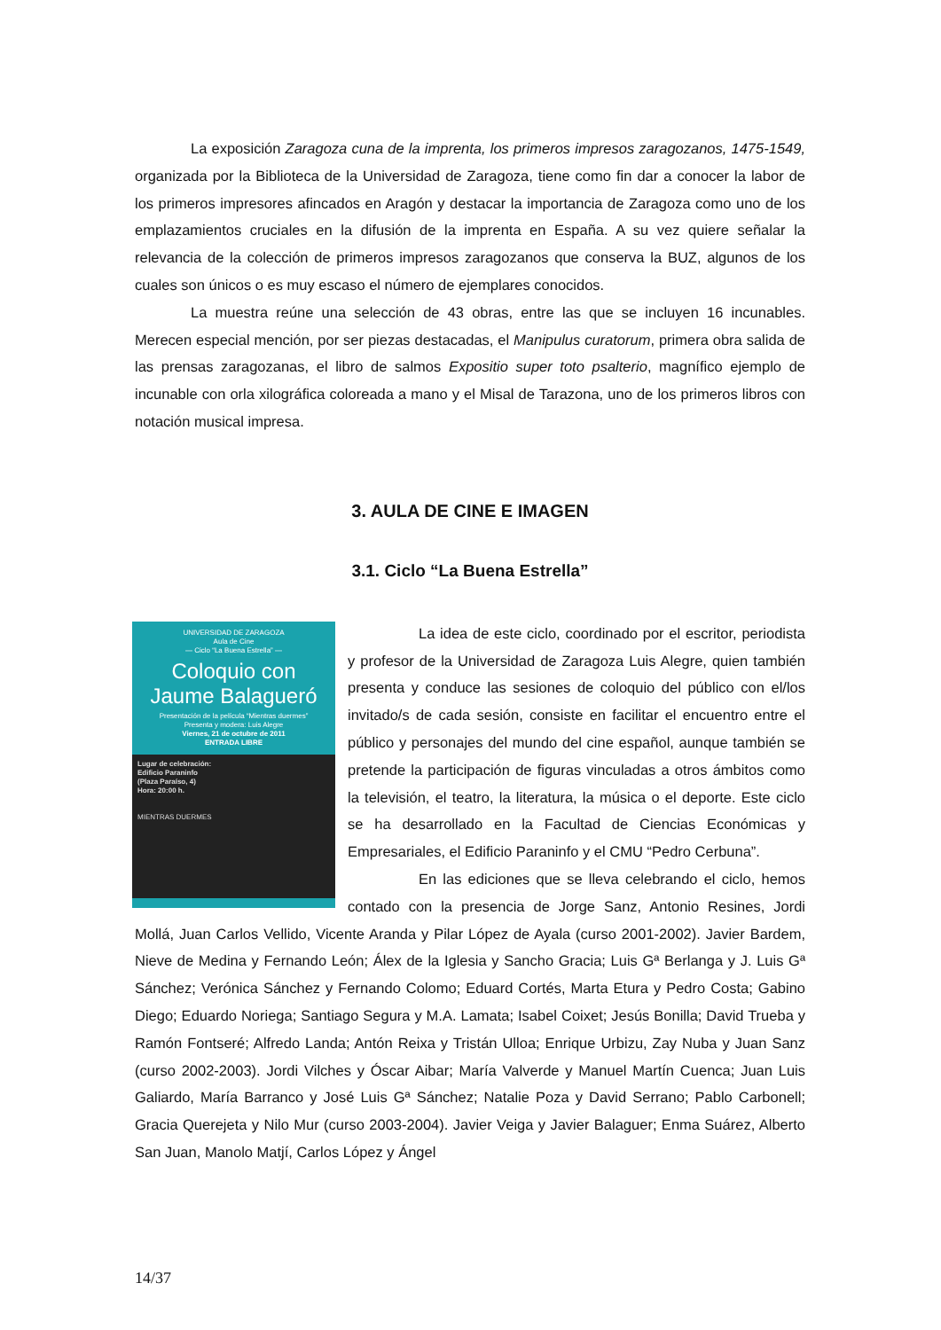La exposición Zaragoza cuna de la imprenta, los primeros impresos zaragozanos, 1475-1549, organizada por la Biblioteca de la Universidad de Zaragoza, tiene como fin dar a conocer la labor de los primeros impresores afincados en Aragón y destacar la importancia de Zaragoza como uno de los emplazamientos cruciales en la difusión de la imprenta en España. A su vez quiere señalar la relevancia de la colección de primeros impresos zaragozanos que conserva la BUZ, algunos de los cuales son únicos o es muy escaso el número de ejemplares conocidos.
La muestra reúne una selección de 43 obras, entre las que se incluyen 16 incunables. Merecen especial mención, por ser piezas destacadas, el Manipulus curatorum, primera obra salida de las prensas zaragozanas, el libro de salmos Expositio super toto psalterio, magnífico ejemplo de incunable con orla xilográfica coloreada a mano y el Misal de Tarazona, uno de los primeros libros con notación musical impresa.
3. AULA DE CINE E IMAGEN
3.1. Ciclo “La Buena Estrella”
UNIVERSIDAD DE ZARAGOZA
Aula de Cine
— Ciclo “La Buena Estrella” —
Coloquio con
Jaume Balagueró
Presentación de la película “Mientras duermes”
Presenta y modera: Luis Alegre
Viernes, 21 de octubre de 2011
ENTRADA LIBRE
Lugar de celebración:
Edificio Paraninfo
(Plaza Paraíso, 4)
Hora: 20:00 h.
MIENTRAS DUERMES
La idea de este ciclo, coordinado por el escritor, periodista y profesor de la Universidad de Zaragoza Luis Alegre, quien también presenta y conduce las sesiones de coloquio del público con el/los invitado/s de cada sesión, consiste en facilitar el encuentro entre el público y personajes del mundo del cine español, aunque también se pretende la participación de figuras vinculadas a otros ámbitos como la televisión, el teatro, la literatura, la música o el deporte. Este ciclo se ha desarrollado en la Facultad de Ciencias Económicas y Empresariales, el Edificio Paraninfo y el CMU “Pedro Cerbuna”.
En las ediciones que se lleva celebrando el ciclo, hemos contado con la presencia de Jorge Sanz, Antonio Resines, Jordi Mollá, Juan Carlos Vellido, Vicente Aranda y Pilar López de Ayala (curso 2001-2002). Javier Bardem, Nieve de Medina y Fernando León; Álex de la Iglesia y Sancho Gracia; Luis Gª Berlanga y J. Luis Gª Sánchez; Verónica Sánchez y Fernando Colomo; Eduard Cortés, Marta Etura y Pedro Costa; Gabino Diego; Eduardo Noriega; Santiago Segura y M.A. Lamata; Isabel Coixet; Jesús Bonilla; David Trueba y Ramón Fontseré; Alfredo Landa; Antón Reixa y Tristán Ulloa; Enrique Urbizu, Zay Nuba y Juan Sanz (curso 2002-2003). Jordi Vilches y Óscar Aibar; María Valverde y Manuel Martín Cuenca; Juan Luis Galiardo, María Barranco y José Luis Gª Sánchez; Natalie Poza y David Serrano; Pablo Carbonell; Gracia Querejeta y Nilo Mur (curso 2003-2004). Javier Veiga y Javier Balaguer; Enma Suárez, Alberto San Juan, Manolo Matjí, Carlos López y Ángel
14/37